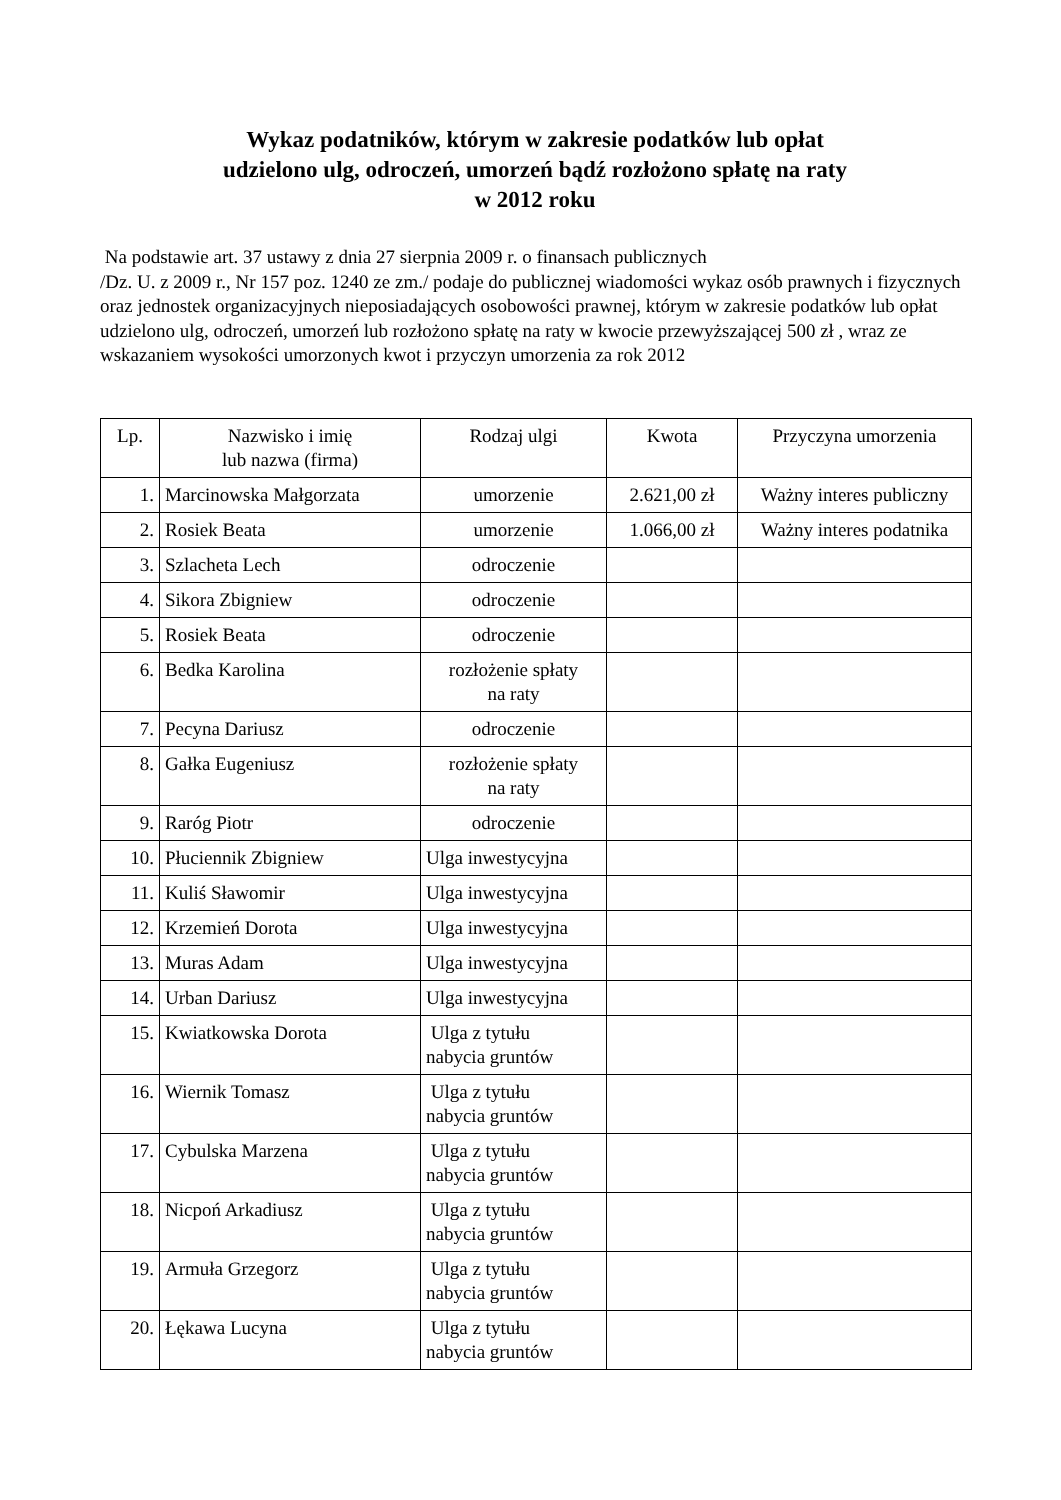Wykaz podatników, którym w zakresie podatków lub opłat
udzielono ulg, odroczeń, umorzeń bądź rozłożono spłatę na raty
w 2012 roku
Na podstawie art. 37 ustawy z dnia 27 sierpnia 2009 r. o finansach publicznych
/Dz. U. z 2009 r., Nr 157 poz. 1240 ze zm./ podaje do publicznej wiadomości wykaz osób prawnych i fizycznych oraz jednostek organizacyjnych nieposiadających osobowości prawnej, którym w zakresie podatków lub opłat udzielono ulg, odroczeń, umorzeń lub rozłożono spłatę na raty w kwocie przewyższającej 500 zł , wraz ze wskazaniem wysokości umorzonych kwot i przyczyn umorzenia za rok 2012
| Lp. | Nazwisko i imię lub nazwa (firma) | Rodzaj ulgi | Kwota | Przyczyna umorzenia |
| --- | --- | --- | --- | --- |
| 1. | Marcinowska Małgorzata | umorzenie | 2.621,00 zł | Ważny interes publiczny |
| 2. | Rosiek Beata | umorzenie | 1.066,00 zł | Ważny interes podatnika |
| 3. | Szlacheta Lech | odroczenie | | |
| 4. | Sikora Zbigniew | odroczenie | | |
| 5. | Rosiek Beata | odroczenie | | |
| 6. | Bedka Karolina | rozłożenie spłaty na raty | | |
| 7. | Pecyna Dariusz | odroczenie | | |
| 8. | Gałka Eugeniusz | rozłożenie spłaty na raty | | |
| 9. | Raróg Piotr | odroczenie | | |
| 10. | Płuciennik Zbigniew | Ulga inwestycyjna | | |
| 11. | Kuliś Sławomir | Ulga inwestycyjna | | |
| 12. | Krzemień Dorota | Ulga inwestycyjna | | |
| 13. | Muras Adam | Ulga inwestycyjna | | |
| 14. | Urban Dariusz | Ulga inwestycyjna | | |
| 15. | Kwiatkowska Dorota | Ulga z tytułu nabycia gruntów | | |
| 16. | Wiernik Tomasz | Ulga z tytułu nabycia gruntów | | |
| 17. | Cybulska Marzena | Ulga z tytułu nabycia gruntów | | |
| 18. | Nicpoń Arkadiusz | Ulga z tytułu nabycia gruntów | | |
| 19. | Armuła Grzegorz | Ulga z tytułu nabycia gruntów | | |
| 20. | Łękawa Lucyna | Ulga z tytułu nabycia gruntów | | |